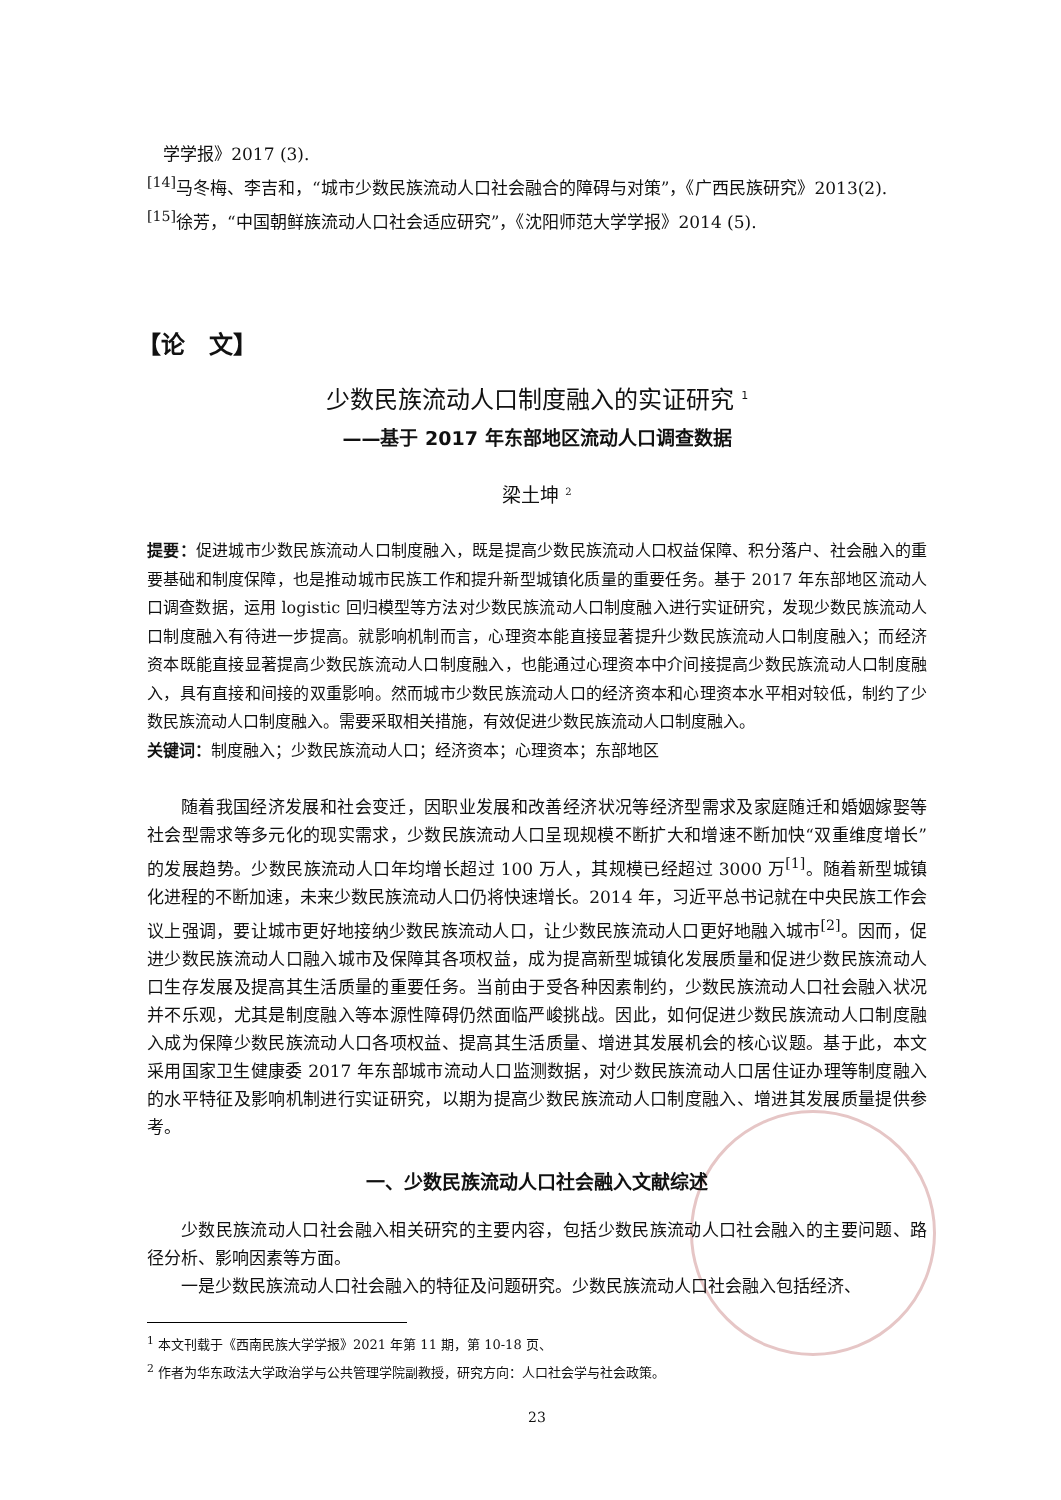学学报》2017 (3).
<sup>[14]</sup> 马冬梅、李吉和，“城市少数民族流动人口社会融合的障碍与对策”，《广西民族研究》2013(2).
<sup>[15]</sup> 徐芳，“中国朝鲜族流动人口社会适应研究”，《沈阳师范大学学报》2014 (5).
【论　文】
少数民族流动人口制度融入的实证研究 <sup>1</sup>
——基于 2017 年东部地区流动人口调查数据
梁土坤 <sup>2</sup>
提要：促进城市少数民族流动人口制度融入，既是提高少数民族流动人口权益保障、积分落户、社会融入的重要基础和制度保障，也是推动城市民族工作和提升新型城镇化质量的重要任务。基于 2017 年东部地区流动人口调查数据，运用 logistic 回归模型等方法对少数民族流动人口制度融入进行实证研究，发现少数民族流动人口制度融入有待进一步提高。就影响机制而言，心理资本能直接显著提升少数民族流动人口制度融入；而经济资本既能直接显著提高少数民族流动人口制度融入，也能通过心理资本中介间接提高少数民族流动人口制度融入，具有直接和间接的双重影响。然而城市少数民族流动人口的经济资本和心理资本水平相对较低，制约了少数民族流动人口制度融入。需要采取相关措施，有效促进少数民族流动人口制度融入。
关键词：制度融入；少数民族流动人口；经济资本；心理资本；东部地区
随着我国经济发展和社会变迁，因职业发展和改善经济状况等经济型需求及家庭随迁和婚姻嫁娶等社会型需求等多元化的现实需求，少数民族流动人口呈现规模不断扩大和增速不断加快“双重维度增长”的发展趋势。少数民族流动人口年均增长超过 100 万人，其规模已经超过 3000 万<sup>[1]</sup>。随着新型城镇化进程的不断加速，未来少数民族流动人口仍将快速增长。2014 年，习近平总书记就在中央民族工作会议上强调，要让城市更好地接纳少数民族流动人口，让少数民族流动人口更好地融入城市<sup>[2]</sup>。因而，促进少数民族流动人口融入城市及保障其各项权益，成为提高新型城镇化发展质量和促进少数民族流动人口生存发展及提高其生活质量的重要任务。当前由于受各种因素制约，少数民族流动人口社会融入状况并不乐观，尤其是制度融入等本源性障碍仍然面临严峻挑战。因此，如何促进少数民族流动人口制度融入成为保障少数民族流动人口各项权益、提高其生活质量、增进其发展机会的核心议题。基于此，本文采用国家卫生健康委 2017 年东部城市流动人口监测数据，对少数民族流动人口居住证办理等制度融入的水平特征及影响机制进行实证研究，以期为提高少数民族流动人口制度融入、增进其发展质量提供参考。
一、少数民族流动人口社会融入文献综述
少数民族流动人口社会融入相关研究的主要内容，包括少数民族流动人口社会融入的主要问题、路径分析、影响因素等方面。
一是少数民族流动人口社会融入的特征及问题研究。少数民族流动人口社会融入包括经济、
<sup>1</sup> 本文刊载于《西南民族大学学报》2021 年第 11 期，第 10-18 页、
<sup>2</sup> 作者为华东政法大学政治学与公共管理学院副教授，研究方向：人口社会学与社会政策。
23